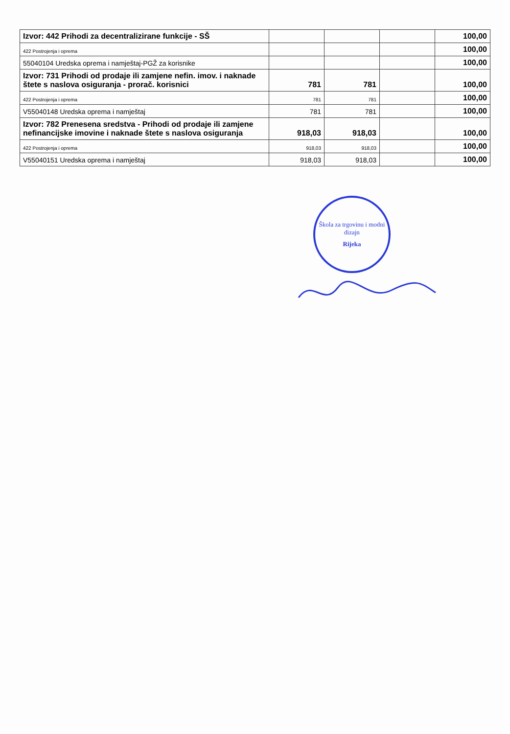| Izvor: 442 Prihodi za decentralizirane funkcije - SŠ | | | | 100,00 |
| 422 Postrojenja i oprema | | | | 100,00 |
| 55040104 Uredska oprema i namještaj-PGŽ za korisnike | | | | 100,00 |
| Izvor: 731 Prihodi od prodaje ili zamjene nefin. imov. i naknade štete s naslova osiguranja - prorač. korisnici | 781 | 781 | | 100,00 |
| 422 Postrojenja i oprema | 781 | 781 | | 100,00 |
| V55040148 Uredska oprema i namještaj | 781 | 781 | | 100,00 |
| Izvor: 782 Prenesena sredstva - Prihodi od prodaje ili zamjene nefinancijske imovine i naknade štete s naslova osiguranja | 918,03 | 918,03 | | 100,00 |
| 422 Postrojenja i oprema | 918,03 | 918,03 | | 100,00 |
| V55040151 Uredska oprema i namještaj | 918,03 | 918,03 | | 100,00 |
Škola za trgovinu i modni dizajn
Rijeka